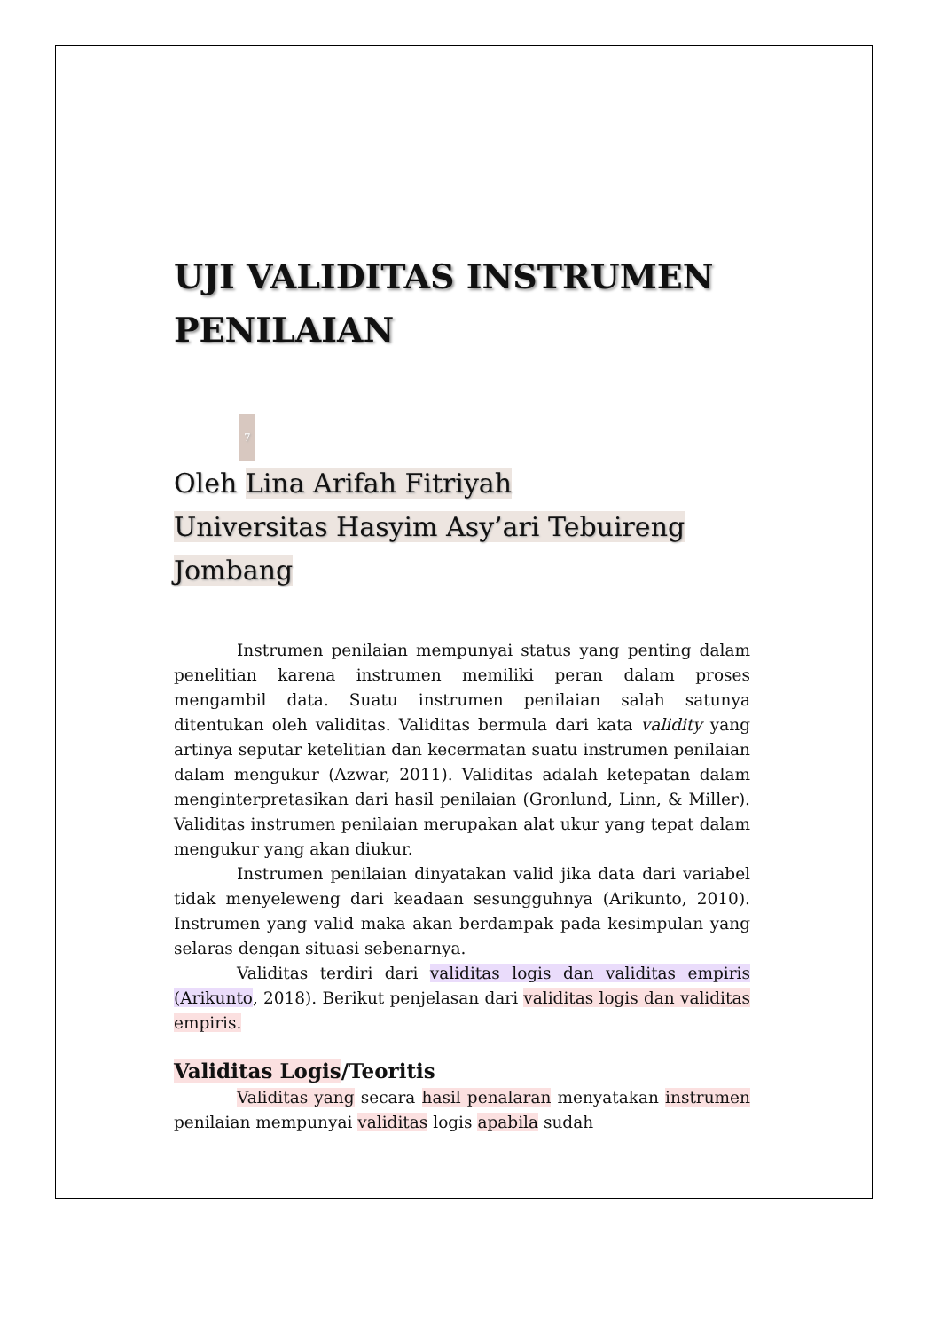UJI VALIDITAS INSTRUMEN PENILAIAN
7
Oleh Lina Arifah Fitriyah
Universitas Hasyim Asy’ari Tebuireng
Jombang
Instrumen penilaian mempunyai status yang penting dalam penelitian karena instrumen memiliki peran dalam proses mengambil data. Suatu instrumen penilaian salah satunya ditentukan oleh validitas. Validitas bermula dari kata validity yang artinya seputar ketelitian dan kecermatan suatu instrumen penilaian dalam mengukur (Azwar, 2011). Validitas adalah ketepatan dalam menginterpretasikan dari hasil penilaian (Gronlund, Linn, & Miller). Validitas instrumen penilaian merupakan alat ukur yang tepat dalam mengukur yang akan diukur.
Instrumen penilaian dinyatakan valid jika data dari variabel tidak menyeleweng dari keadaan sesungguhnya (Arikunto, 2010). Instrumen yang valid maka akan berdampak pada kesimpulan yang selaras dengan situasi sebenarnya.
Validitas terdiri dari validitas logis dan validitas empiris (Arikunto, 2018). Berikut penjelasan dari validitas logis dan validitas empiris.
Validitas Logis/Teoritis
Validitas yang secara hasil penalaran menyatakan instrumen penilaian mempunyai validitas logis apabila sudah